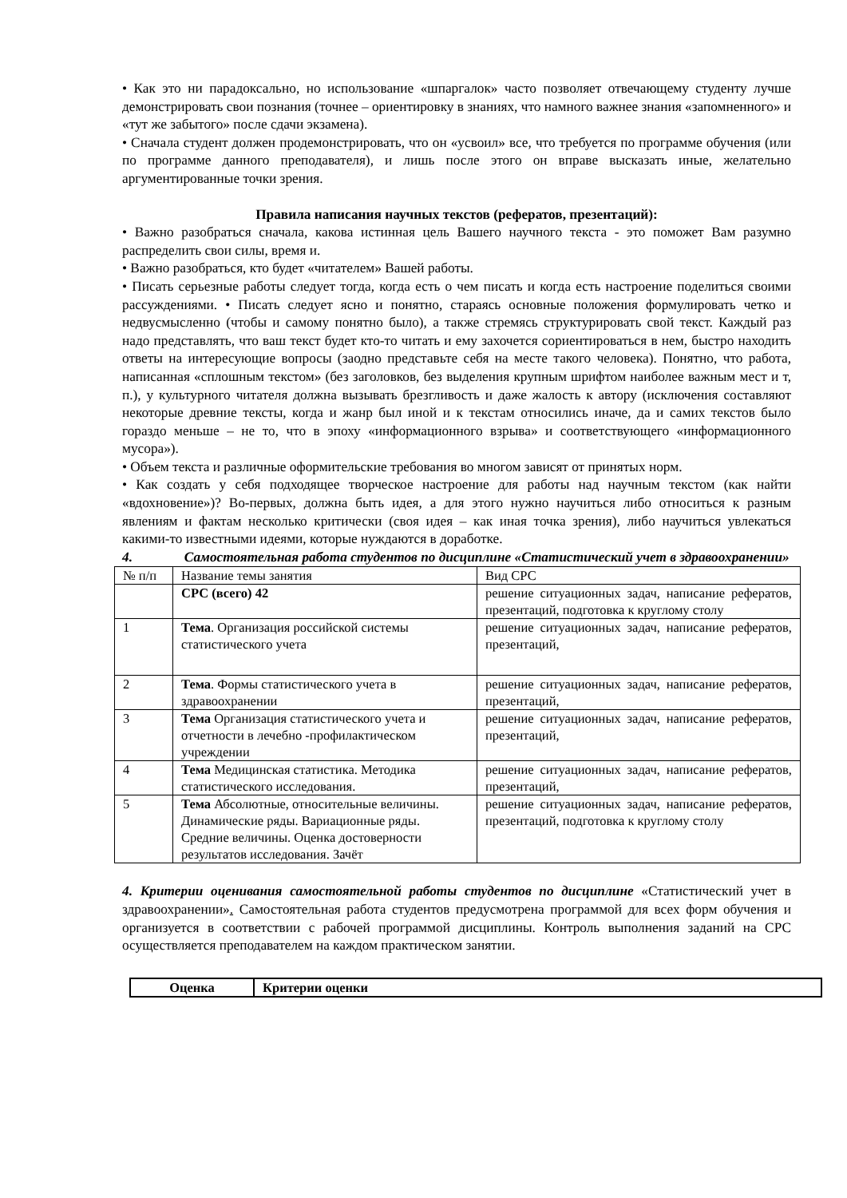• Как это ни парадоксально, но использование «шпаргалок» часто позволяет отвечающему студенту лучше демонстрировать свои познания (точнее – ориентировку в знаниях, что намного важнее знания «запомненного» и «тут же забытого» после сдачи экзамена).
• Сначала студент должен продемонстрировать, что он «усвоил» все, что требуется по программе обучения (или по программе данного преподавателя), и лишь после этого он вправе высказать иные, желательно аргументированные точки зрения.
Правила написания научных текстов (рефератов, презентаций):
• Важно разобраться сначала, какова истинная цель Вашего научного текста - это поможет Вам разумно распределить свои силы, время и.
• Важно разобраться, кто будет «читателем» Вашей работы.
• Писать серьезные работы следует тогда, когда есть о чем писать и когда есть настроение поделиться своими рассуждениями. • Писать следует ясно и понятно, стараясь основные положения формулировать четко и недвусмысленно (чтобы и самому понятно было), а также стремясь структурировать свой текст. Каждый раз надо представлять, что ваш текст будет кто-то читать и ему захочется сориентироваться в нем, быстро находить ответы на интересующие вопросы (заодно представьте себя на месте такого человека). Понятно, что работа, написанная «сплошным текстом» (без заголовков, без выделения крупным шрифтом наиболее важным мест и т, п.), у культурного читателя должна вызывать брезгливость и даже жалость к автору (исключения составляют некоторые древние тексты, когда и жанр был иной и к текстам относились иначе, да и самих текстов было гораздо меньше – не то, что в эпоху «информационного взрыва» и соответствующего «информационного мусора»).
• Объем текста и различные оформительские требования во многом зависят от принятых норм.
• Как создать у себя подходящее творческое настроение для работы над научным текстом (как найти «вдохновение»)? Во-первых, должна быть идея, а для этого нужно научиться либо относиться к разным явлениям и фактам несколько критически (своя идея – как иная точка зрения), либо научиться увлекаться какими-то известными идеями, которые нуждаются в доработке.
4. Самостоятельная работа студентов по дисциплине «Статистический учет в здравоохранении»
| № п/п | Название темы занятия | Вид СРС |
| | СРС (всего) 42 | решение ситуационных задач, написание рефератов, презентаций, подготовка к круглому столу |
| 1 | Тема . Организация российской системы статистического учета | решение ситуационных задач, написание рефератов, презентаций, |
| 2 | Тема . Формы статистического учета в здравоохранении | решение ситуационных задач, написание рефератов, презентаций, |
| 3 | Тема Организация статистического учета и отчетности в лечебно -профилактическом учреждении | решение ситуационных задач, написание рефератов, презентаций, |
| 4 | Тема Медицинская статистика. Методика статистического исследования. | решение ситуационных задач, написание рефератов, презентаций, |
| 5 | Тема Абсолютные, относительные величины. Динамические ряды. Вариационные ряды. Средние величины. Оценка достоверности результатов исследования. Зачёт | решение ситуационных задач, написание рефератов, презентаций, подготовка к круглому столу |
4. Критерии оценивания самостоятельной работы студентов по дисциплине «Статистический учет в здравоохранении». Самостоятельная работа студентов предусмотрена программой для всех форм обучения и организуется в соответствии с рабочей программой дисциплины. Контроль выполнения заданий на СРС осуществляется преподавателем на каждом практическом занятии.
| Оценка | Критерии оценки |